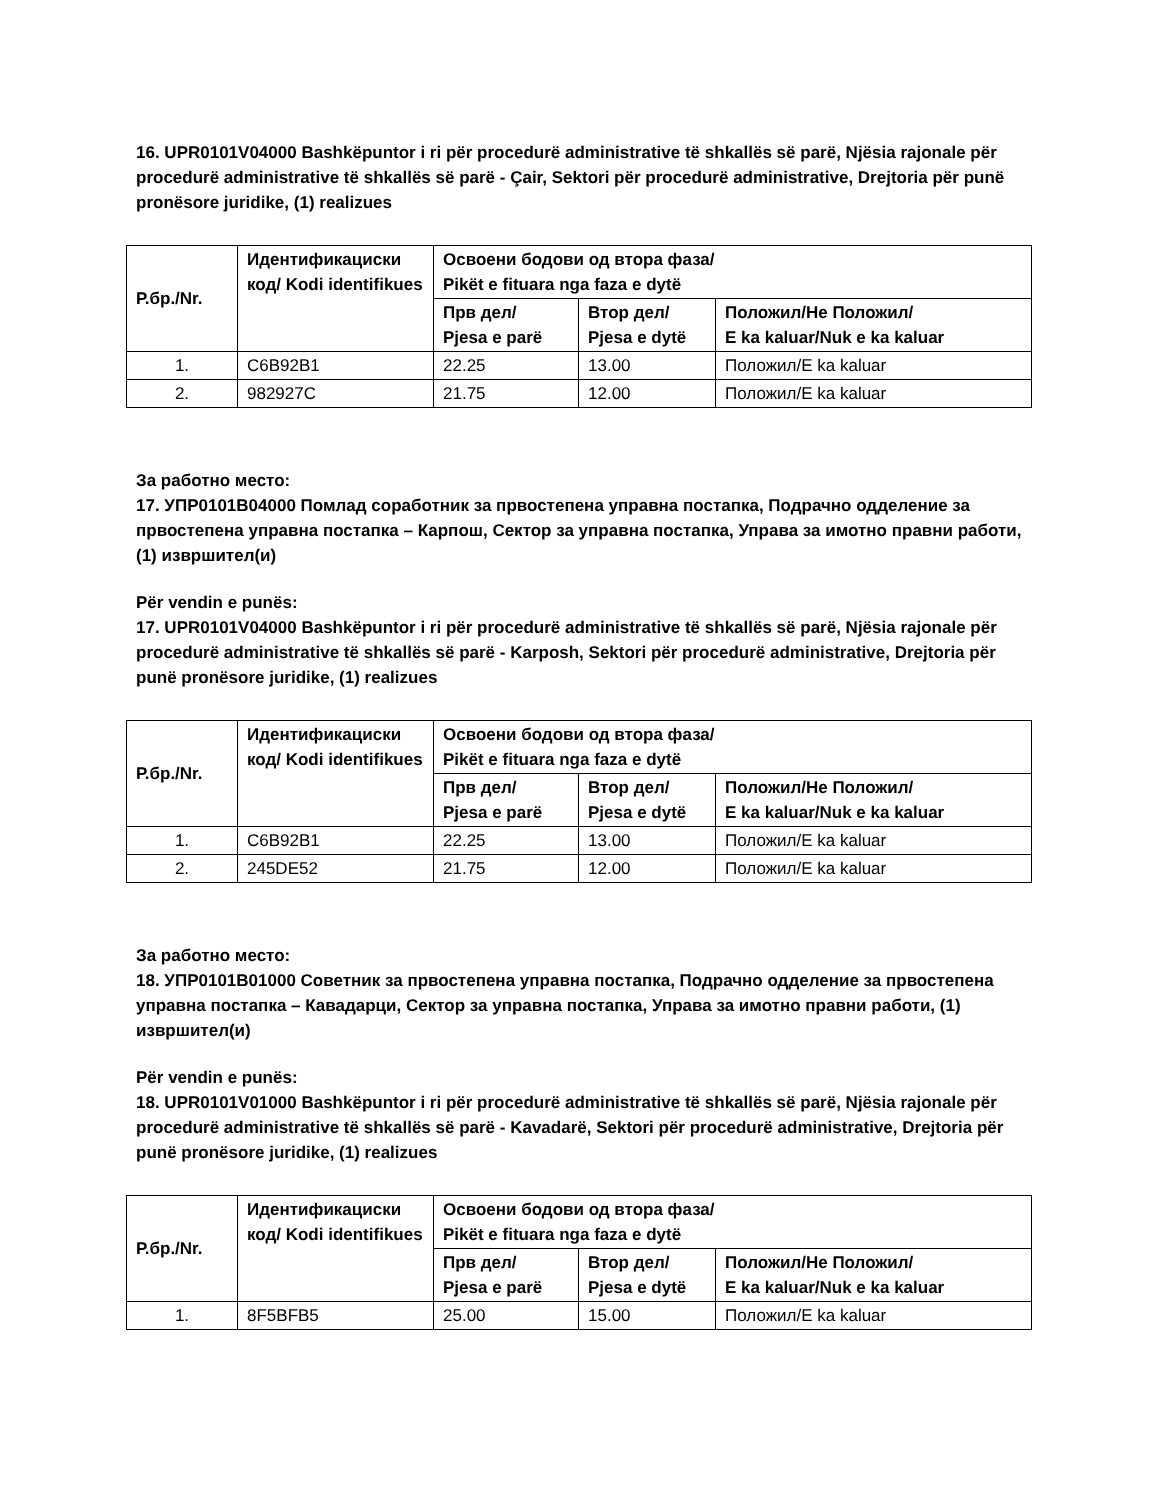16. UPR0101V04000 Bashkëpuntor i ri për procedurë administrative të shkallës së parë, Njësia rajonale për procedurë administrative të shkallës së parë - Çair, Sektori për procedurë administrative, Drejtoria për punë pronësore juridike, (1) realizues
| Р.бр./Nr. | Идентификациски код/ Kodi identifikues | Освоени бодови од втора фаза/ Pikët e fituara nga faza e dytë | | |
| --- | --- | --- | --- | --- |
| | | Прв дел/ Pjesa e parë | Втор дел/ Pjesa e dytë | Положил/Не Положил/ E ka kaluar/Nuk e ka kaluar |
| 1. | C6B92B1 | 22.25 | 13.00 | Положил/E ka kaluar |
| 2. | 982927C | 21.75 | 12.00 | Положил/E ka kaluar |
За работно место:
17. УПР0101В04000 Помлад соработник за првостепена управна постапка, Подрачно одделение за првостепена управна постапка – Карпош, Сектор за управна постапка, Управа за имотно правни работи, (1) извршител(и)
Për vendin e punës:
17. UPR0101V04000 Bashkëpuntor i ri për procedurë administrative të shkallës së parë, Njësia rajonale për procedurë administrative të shkallës së parë - Karposh, Sektori për procedurë administrative, Drejtoria për punë pronësore juridike, (1) realizues
| Р.бр./Nr. | Идентификациски код/ Kodi identifikues | Освоени бодови од втора фаза/ Pikët e fituara nga faza e dytë | | |
| --- | --- | --- | --- | --- |
| | | Прв дел/ Pjesa e parë | Втор дел/ Pjesa e dytë | Положил/Не Положил/ E ka kaluar/Nuk e ka kaluar |
| 1. | C6B92B1 | 22.25 | 13.00 | Положил/E ka kaluar |
| 2. | 245DE52 | 21.75 | 12.00 | Положил/E ka kaluar |
За работно место:
18. УПР0101В01000 Советник за првостепена управна постапка, Подрачно одделение за првостепена управна постапка – Кавадарци, Сектор за управна постапка, Управа за имотно правни работи, (1) извршител(и)
Për vendin e punës:
18. UPR0101V01000 Bashkëpuntor i ri për procedurë administrative të shkallës së parë, Njësia rajonale për procedurë administrative të shkallës së parë - Kavadarë, Sektori për procedurë administrative, Drejtoria për punë pronësore juridike, (1) realizues
| Р.бр./Nr. | Идентификациски код/ Kodi identifikues | Освоени бодови од втора фаза/ Pikët e fituara nga faza e dytë | | |
| --- | --- | --- | --- | --- |
| | | Прв дел/ Pjesa e parë | Втор дел/ Pjesa e dytë | Положил/Не Положил/ E ka kaluar/Nuk e ka kaluar |
| 1. | 8F5BFB5 | 25.00 | 15.00 | Положил/E ka kaluar |